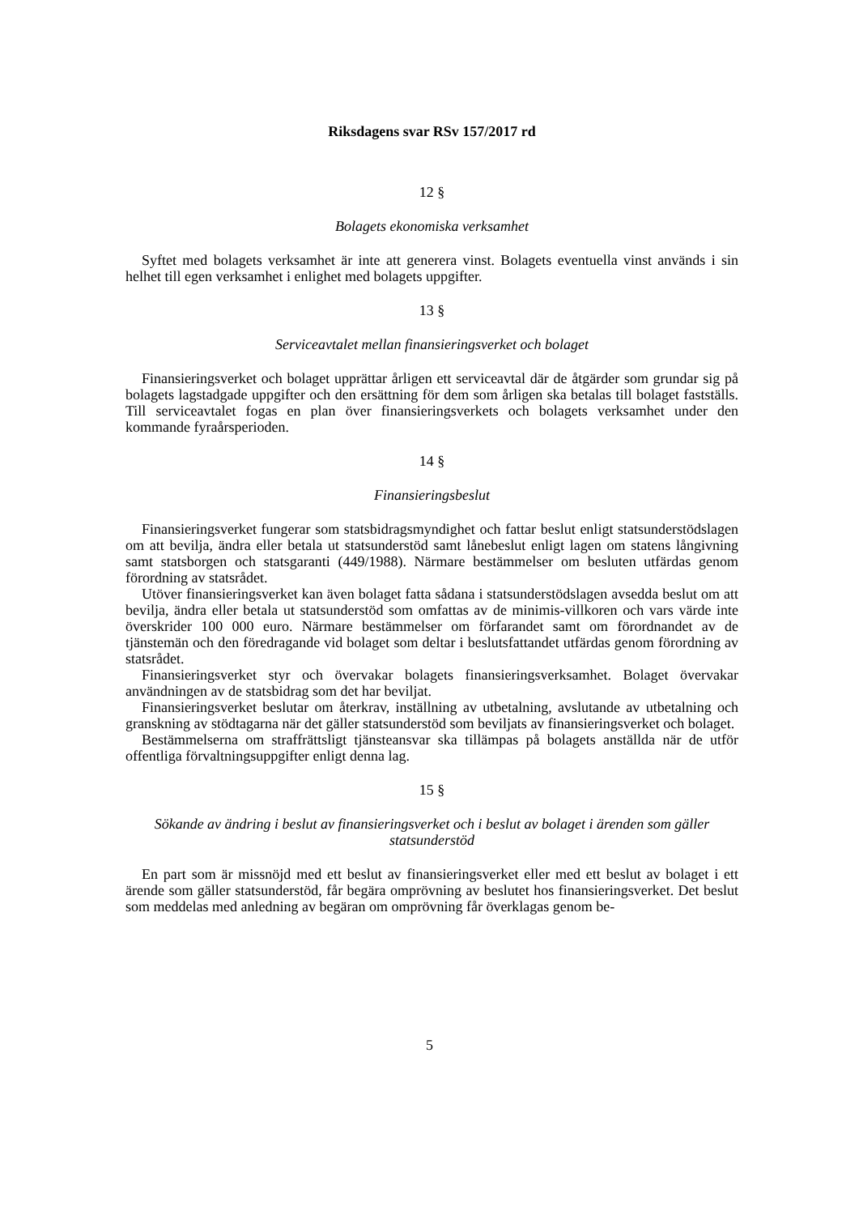Riksdagens svar RSv 157/2017 rd
12 §
Bolagets ekonomiska verksamhet
Syftet med bolagets verksamhet är inte att generera vinst. Bolagets eventuella vinst används i sin helhet till egen verksamhet i enlighet med bolagets uppgifter.
13 §
Serviceavtalet mellan finansieringsverket och bolaget
Finansieringsverket och bolaget upprättar årligen ett serviceavtal där de åtgärder som grundar sig på bolagets lagstadgade uppgifter och den ersättning för dem som årligen ska betalas till bolaget fastställs. Till serviceavtalet fogas en plan över finansieringsverkets och bolagets verksamhet under den kommande fyraårsperioden.
14 §
Finansieringsbeslut
Finansieringsverket fungerar som statsbidragsmyndighet och fattar beslut enligt statsunderstödslagen om att bevilja, ändra eller betala ut statsunderstöd samt lånebeslut enligt lagen om statens långivning samt statsborgen och statsgaranti (449/1988). Närmare bestämmelser om besluten utfärdas genom förordning av statsrådet.
Utöver finansieringsverket kan även bolaget fatta sådana i statsunderstödslagen avsedda beslut om att bevilja, ändra eller betala ut statsunderstöd som omfattas av de minimis-villkoren och vars värde inte överskrider 100 000 euro. Närmare bestämmelser om förfarandet samt om förordnandet av de tjänstemän och den föredragande vid bolaget som deltar i beslutsfattandet utfärdas genom förordning av statsrådet.
Finansieringsverket styr och övervakar bolagets finansieringsverksamhet. Bolaget övervakar användningen av de statsbidrag som det har beviljat.
Finansieringsverket beslutar om återkrav, inställning av utbetalning, avslutande av utbetalning och granskning av stödtagarna när det gäller statsunderstöd som beviljats av finansieringsverket och bolaget.
Bestämmelserna om straffrättsligt tjänsteansvar ska tillämpas på bolagets anställda när de utför offentliga förvaltningsuppgifter enligt denna lag.
15 §
Sökande av ändring i beslut av finansieringsverket och i beslut av bolaget i ärenden som gäller statsunderstöd
En part som är missnöjd med ett beslut av finansieringsverket eller med ett beslut av bolaget i ett ärende som gäller statsunderstöd, får begära omprövning av beslutet hos finansieringsverket. Det beslut som meddelas med anledning av begäran om omprövning får överklagas genom be-
5